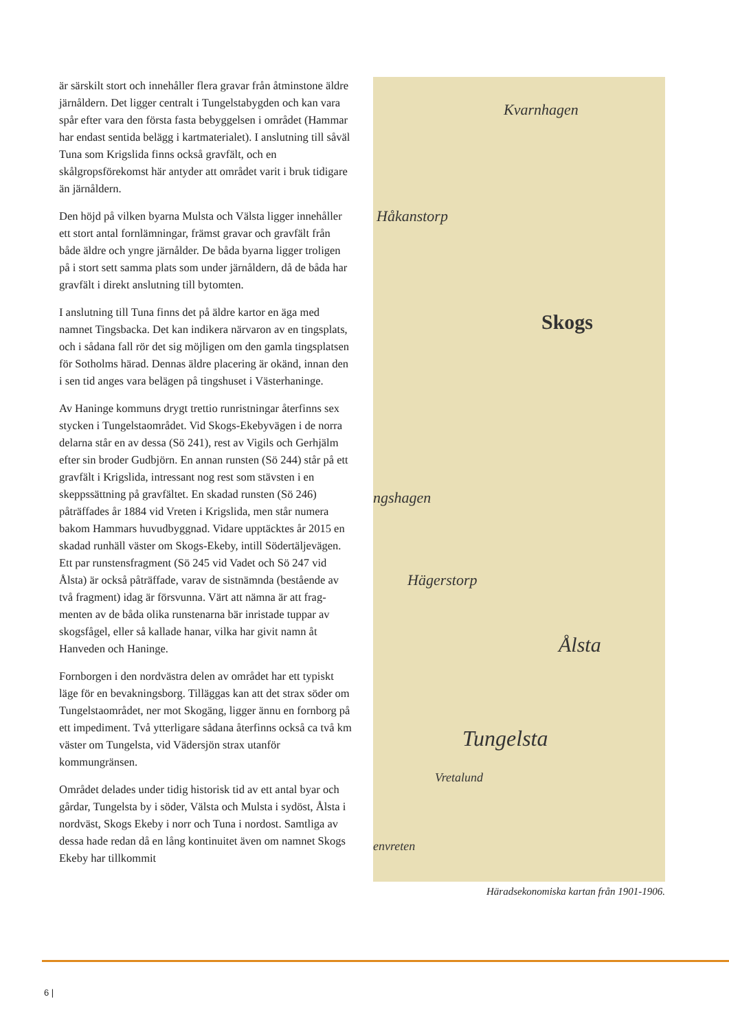är särskilt stort och innehåller flera gravar från åtminstone äldre järnåldern. Det ligger centralt i Tungelstabygden och kan vara spår efter vara den första fasta bebyggelsen i området (Hammar har endast sentida belägg i kartmateri­alet). I anslutning till såväl Tuna som Krigslida finns också gravfält, och en skålgropsförekomst här antyder att områ­det varit i bruk tidigare än järnåldern.
Den höjd på vilken byarna Mulsta och Välsta ligger innehåller ett stort antal fornlämningar, främst gravar och gravfält från både äldre och yngre järnålder. De båda byarna ligger troligen på i stort sett samma plats som under järnåldern, då de båda har gravfält i direkt anslut­ning till bytomten.
I anslutning till Tuna finns det på äldre kartor en äga med namnet Tingsbacka. Det kan indikera närvaron av en tingsplats, och i sådana fall rör det sig möjligen om den gamla tingsplatsen för Sotholms härad. Dennas äldre pla­cering är okänd, innan den i sen tid anges vara belägen på tingshuset i Västerhaninge.
Av Haninge kommuns drygt trettio runristningar återfinns sex stycken i Tungelstaområdet. Vid Skogs-Ekebyvägen i de norra delarna står en av dessa (Sö 241), rest av Vigils och Gerhjälm efter sin broder Gudbjörn. En annan runsten (Sö 244) står på ett gravfält i Krigslida, intressant nog rest som stävsten i en skeppssättning på gravfältet. En skadad runsten (Sö 246) påträffades år 1884 vid Vreten i Krigslida, men står numera bakom Hammars huvudbyggnad. Vidare upptäcktes år 2015 en skadad run­häll väster om Skogs-Ekeby, intill Södertäljevägen. Ett par runstensfragment (Sö 245 vid Vadet och Sö 247 vid Ålsta) är också påträffade, varav de sistnämnda (bestående av två fragment) idag är försvunna. Värt att nämna är att frag­menten av de båda olika runstenarna bär inristade tuppar av skogsfågel, eller så kallade hanar, vilka har givit namn åt Hanveden och Haninge.
Fornborgen i den nordvästra delen av området har ett typiskt läge för en bevakningsborg. Tilläggas kan att det strax söder om Tungelstaområdet, ner mot Skogäng, ligger ännu en fornborg på ett impediment. Två ytterligare sådana återfinns också ca två km väster om Tungelsta, vid Vädersjön strax utanför kommungränsen.
Området delades under tidig historisk tid av ett antal byar och gårdar, Tungelsta by i söder, Välsta och Mulsta i sydöst, Ålsta i nordväst, Skogs Ekeby i norr och Tuna i nordost. Samtliga av dessa hade redan då en lång kon­tinuitet även om namnet Skogs Ekeby har tillkommit
Kvarnhagen
Håkanstorp
Skogs
ngshagen
Hägerstorp
Ålsta
Tungelsta
Vretalund
envreten
Häradsekonomiska kartan från 1901-1906.
6 |